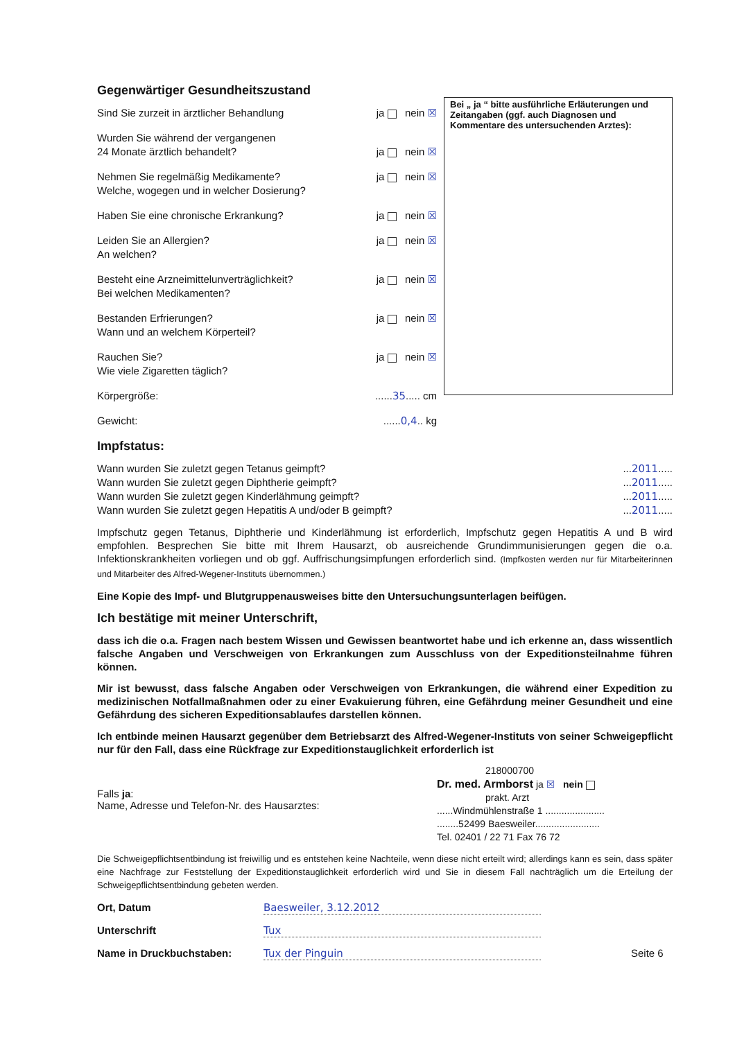Gegenwärtiger Gesundheitszustand
Sind Sie zurzeit in ärztlicher Behandlung ja nein ☒
Wurden Sie während der vergangenen
24 Monate ärztlich behandelt?
ja nein ☒
Nehmen Sie regelmäßig Medikamente?
Welche, wogegen und in welcher Dosierung? ja nein ☒
Haben Sie eine chronische Erkrankung? ja nein ☒
Leiden Sie an Allergien?
An welchen? ja nein ☒
Besteht eine Arzneimittelunverträglichkeit?
Bei welchen Medikamenten? ja nein ☒
Bestanden Erfrierungen?
Wann und an welchem Körperteil? ja nein ☒
Rauchen Sie?
Wie viele Zigaretten täglich? ja nein ☒
Körpergröße:......35..... cm
Gewicht:......0,4.. kg
Bei „ ja “ bitte ausführliche Erläuterungen und Zeitangaben (ggf. auch Diagnosen und Kommentare des untersuchenden Arztes):
Impfstatus:
Wann wurden Sie zuletzt gegen Tetanus geimpft?...2011.....
Wann wurden Sie zuletzt gegen Diphtherie geimpft?...2011.....
Wann wurden Sie zuletzt gegen Kinderlähmung geimpft?...2011.....
Wann wurden Sie zuletzt gegen Hepatitis A und/oder B geimpft?...2011.....
Impfschutz gegen Tetanus, Diphtherie und Kinderlähmung ist erforderlich, Impfschutz gegen Hepatitis A und B wird empfohlen. Besprechen Sie bitte mit Ihrem Hausarzt, ob ausreichende Grundimmunisierungen gegen die o.a. Infektionskrankheiten vorliegen und ob ggf. Auffrischungsimpfungen erforderlich sind. (Impfkosten werden nur für Mitarbeiterinnen und Mitarbeiter des Alfred-Wegener-Instituts übernommen.)
Eine Kopie des Impf- und Blutgruppenausweises bitte den Untersuchungsunterlagen beifügen.
Ich bestätige mit meiner Unterschrift,
dass ich die o.a. Fragen nach bestem Wissen und Gewissen beantwortet habe und ich erkenne an, dass wissentlich falsche Angaben und Verschweigen von Erkrankungen zum Ausschluss von der Expeditionsteilnahme führen können.
Mir ist bewusst, dass falsche Angaben oder Verschweigen von Erkrankungen, die während einer Expedition zu medizinischen Notfallmaßnahmen oder zu einer Evakuierung führen, eine Gefährdung meiner Gesundheit und eine Gefährdung des sicheren Expeditionsablaufes darstellen können.
Ich entbinde meinen Hausarzt gegenüber dem Betriebsarzt des Alfred-Wegener-Instituts von seiner Schweigepflicht nur für den Fall, dass eine Rückfrage zur Expeditionstauglichkeit erforderlich ist
Falls ja:
Name, Adresse und Telefon-Nr. des Hausarztes:
218000700
Dr. med. Armborst ja ☒ nein
prakt. Arzt
......Windmühlenstraße 1 ......................
........52499 Baesweiler........................
Tel. 02401 / 22 71 Fax 76 72
Die Schweigepflichtsentbindung ist freiwillig und es entstehen keine Nachteile, wenn diese nicht erteilt wird; allerdings kann es sein, dass später eine Nachfrage zur Feststellung der Expeditionstauglichkeit erforderlich wird und Sie in diesem Fall nachträglich um die Erteilung der Schweigepflichtsentbindung gebeten werden.
Ort, Datum Baesweiler, 3.12.2012
Unterschrift Tux
Name in Druckbuchstaben: Tux der Pinguin Seite 6